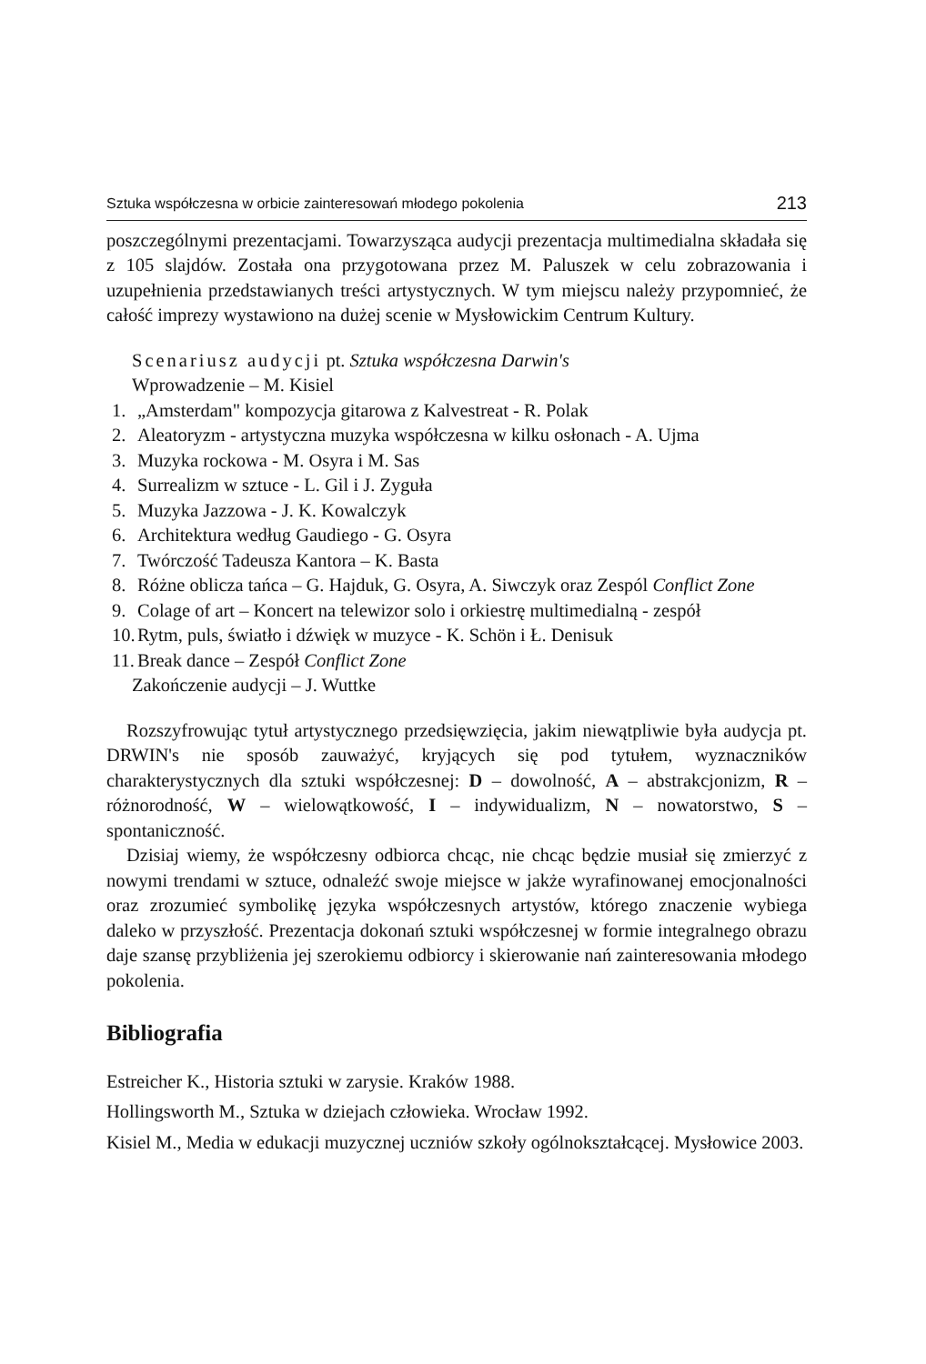Sztuka współczesna w orbicie zainteresowań młodego pokolenia 213
poszczególnymi prezentacjami. Towarzysząca audycji prezentacja multimedialna składała się z 105 slajdów. Została ona przygotowana przez M. Paluszek w celu zobrazowania i uzupełnienia przedstawianych treści artystycznych. W tym miejscu należy przypomnieć, że całość imprezy wystawiono na dużej scenie w Mysłowickim Centrum Kultury.
Scenariusz audycji pt. Sztuka współczesna Darwin's
Wprowadzenie – M. Kisiel
1. „Amsterdam" kompozycja gitarowa z Kalvestreat - R. Polak
2. Aleatoryzm - artystyczna muzyka współczesna w kilku osłonach - A. Ujma
3. Muzyka rockowa - M. Osyra i M. Sas
4. Surrealizm w sztuce - L. Gil i J. Zyguła
5. Muzyka Jazzowa - J. K. Kowalczyk
6. Architektura według Gaudiego - G. Osyra
7. Twórczość Tadeusza Kantora – K. Basta
8. Różne oblicza tańca – G. Hajduk, G. Osyra, A. Siwczyk oraz Zespól Conflict Zone
9. Colage of art – Koncert na telewizor solo i orkiestrę multimedialną - zespół
10. Rytm, puls, światło i dźwięk w muzyce - K. Schön i Ł. Denisuk
11. Break dance – Zespół Conflict Zone
Zakończenie audycji – J. Wuttke
Rozszyfrowując tytuł artystycznego przedsięwzięcia, jakim niewątpliwie była audycja pt. DRWIN's nie sposób zauważyć, kryjących się pod tytułem, wyznaczników charakterystycznych dla sztuki współczesnej: D – dowolność, A – abstrakcjonizm, R – różnorodność, W – wielowątkowość, I – indywidualizm, N – nowatorstwo, S – spontaniczność.
Dzisiaj wiemy, że współczesny odbiorca chcąc, nie chcąc będzie musiał się zmierzyć z nowymi trendami w sztuce, odnaleźć swoje miejsce w jakże wyrafinowanej emocjonalności oraz zrozumieć symbolikę języka współczesnych artystów, którego znaczenie wybiega daleko w przyszłość. Prezentacja dokonań sztuki współczesnej w formie integralnego obrazu daje szansę przybliżenia jej szerokiemu odbiorcy i skierowanie nań zainteresowania młodego pokolenia.
Bibliografia
Estreicher K., Historia sztuki w zarysie. Kraków 1988.
Hollingsworth M., Sztuka w dziejach człowieka. Wrocław 1992.
Kisiel M., Media w edukacji muzycznej uczniów szkoły ogólnokształcącej. Mysłowice 2003.